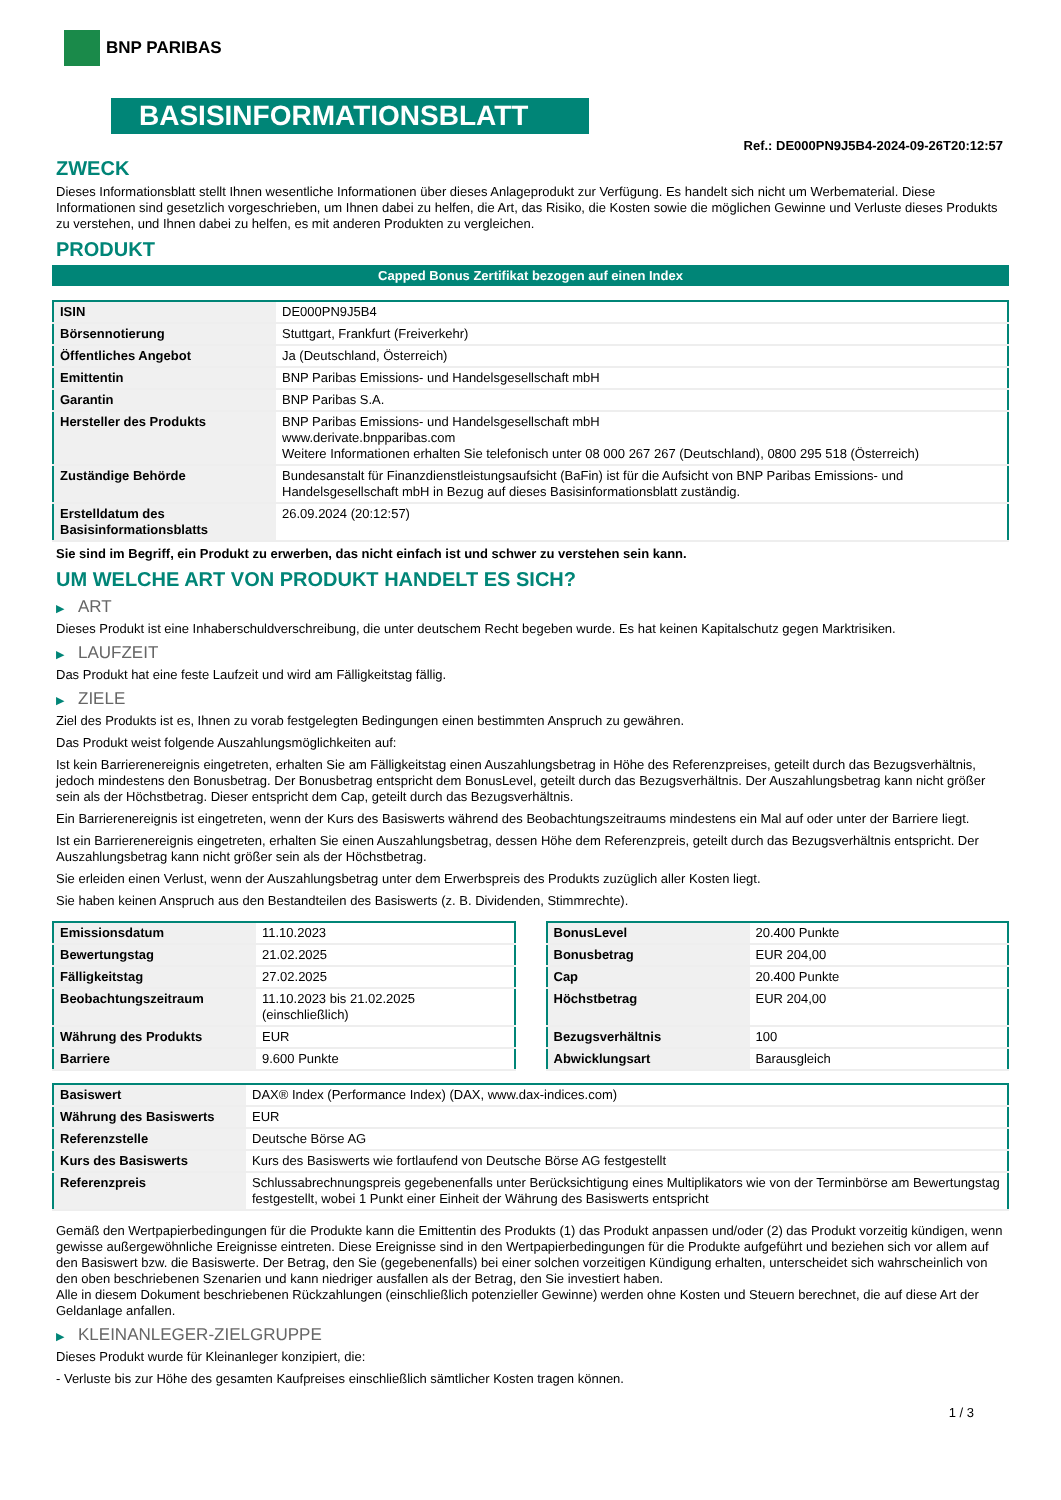BNP PARIBAS
BASISINFORMATIONSBLATT
Ref.: DE000PN9J5B4-2024-09-26T20:12:57
ZWECK
Dieses Informationsblatt stellt Ihnen wesentliche Informationen über dieses Anlageprodukt zur Verfügung. Es handelt sich nicht um Werbematerial. Diese Informationen sind gesetzlich vorgeschrieben, um Ihnen dabei zu helfen, die Art, das Risiko, die Kosten sowie die möglichen Gewinne und Verluste dieses Produkts zu verstehen, und Ihnen dabei zu helfen, es mit anderen Produkten zu vergleichen.
PRODUKT
Capped Bonus Zertifikat bezogen auf einen Index
| ISIN | DE000PN9J5B4 |
| Börsennotierung | Stuttgart, Frankfurt (Freiverkehr) |
| Öffentliches Angebot | Ja (Deutschland, Österreich) |
| Emittentin | BNP Paribas Emissions- und Handelsgesellschaft mbH |
| Garantin | BNP Paribas S.A. |
| Hersteller des Produkts | BNP Paribas Emissions- und Handelsgesellschaft mbH www.derivate.bnpparibas.com Weitere Informationen erhalten Sie telefonisch unter 08 000 267 267 (Deutschland), 0800 295 518 (Österreich) |
| Zuständige Behörde | Bundesanstalt für Finanzdienstleistungsaufsicht (BaFin) ist für die Aufsicht von BNP Paribas Emissions- und Handelsgesellschaft mbH in Bezug auf dieses Basisinformationsblatt zuständig. |
| Erstelldatum des Basisinformationsblatts | 26.09.2024 (20:12:57) |
Sie sind im Begriff, ein Produkt zu erwerben, das nicht einfach ist und schwer zu verstehen sein kann.
UM WELCHE ART VON PRODUKT HANDELT ES SICH?
▶ ART
Dieses Produkt ist eine Inhaberschuldverschreibung, die unter deutschem Recht begeben wurde. Es hat keinen Kapitalschutz gegen Marktrisiken.
▶ LAUFZEIT
Das Produkt hat eine feste Laufzeit und wird am Fälligkeitstag fällig.
▶ ZIELE
Ziel des Produkts ist es, Ihnen zu vorab festgelegten Bedingungen einen bestimmten Anspruch zu gewähren.
Das Produkt weist folgende Auszahlungsmöglichkeiten auf:
Ist kein Barrierenereignis eingetreten, erhalten Sie am Fälligkeitstag einen Auszahlungsbetrag in Höhe des Referenzpreises, geteilt durch das Bezugsverhältnis, jedoch mindestens den Bonusbetrag. Der Bonusbetrag entspricht dem BonusLevel, geteilt durch das Bezugsverhältnis. Der Auszahlungsbetrag kann nicht größer sein als der Höchstbetrag. Dieser entspricht dem Cap, geteilt durch das Bezugsverhältnis.
Ein Barrierenereignis ist eingetreten, wenn der Kurs des Basiswerts während des Beobachtungszeitraums mindestens ein Mal auf oder unter der Barriere liegt.
Ist ein Barrierenereignis eingetreten, erhalten Sie einen Auszahlungsbetrag, dessen Höhe dem Referenzpreis, geteilt durch das Bezugsverhältnis entspricht. Der Auszahlungsbetrag kann nicht größer sein als der Höchstbetrag.
Sie erleiden einen Verlust, wenn der Auszahlungsbetrag unter dem Erwerbspreis des Produkts zuzüglich aller Kosten liegt.
Sie haben keinen Anspruch aus den Bestandteilen des Basiswerts (z. B. Dividenden, Stimmrechte).
| Emissionsdatum | 11.10.2023 |
| Bewertungstag | 21.02.2025 |
| Fälligkeitstag | 27.02.2025 |
| Beobachtungszeitraum | 11.10.2023 bis 21.02.2025 (einschließlich) |
| Währung des Produkts | EUR |
| Barriere | 9.600 Punkte |
| BonusLevel | 20.400 Punkte |
| Bonusbetrag | EUR 204,00 |
| Cap | 20.400 Punkte |
| Höchstbetrag | EUR 204,00 |
| Bezugsverhältnis | 100 |
| Abwicklungsart | Barausgleich |
| Basiswert | DAX® Index (Performance Index) (DAX, www.dax-indices.com) |
| Währung des Basiswerts | EUR |
| Referenzstelle | Deutsche Börse AG |
| Kurs des Basiswerts | Kurs des Basiswerts wie fortlaufend von Deutsche Börse AG festgestellt |
| Referenzpreis | Schlussabrechnungspreis gegebenenfalls unter Berücksichtigung eines Multiplikators wie von der Terminbörse am Bewertungstag festgestellt, wobei 1 Punkt einer Einheit der Währung des Basiswerts entspricht |
Gemäß den Wertpapierbedingungen für die Produkte kann die Emittentin des Produkts (1) das Produkt anpassen und/oder (2) das Produkt vorzeitig kündigen, wenn gewisse außergewöhnliche Ereignisse eintreten. Diese Ereignisse sind in den Wertpapierbedingungen für die Produkte aufgeführt und beziehen sich vor allem auf den Basiswert bzw. die Basiswerte. Der Betrag, den Sie (gegebenenfalls) bei einer solchen vorzeitigen Kündigung erhalten, unterscheidet sich wahrscheinlich von den oben beschriebenen Szenarien und kann niedriger ausfallen als der Betrag, den Sie investiert haben.
Alle in diesem Dokument beschriebenen Rückzahlungen (einschließlich potenzieller Gewinne) werden ohne Kosten und Steuern berechnet, die auf diese Art der Geldanlage anfallen.
▶ KLEINANLEGER-ZIELGRUPPE
Dieses Produkt wurde für Kleinanleger konzipiert, die:
- Verluste bis zur Höhe des gesamten Kaufpreises einschließlich sämtlicher Kosten tragen können.
1 / 3